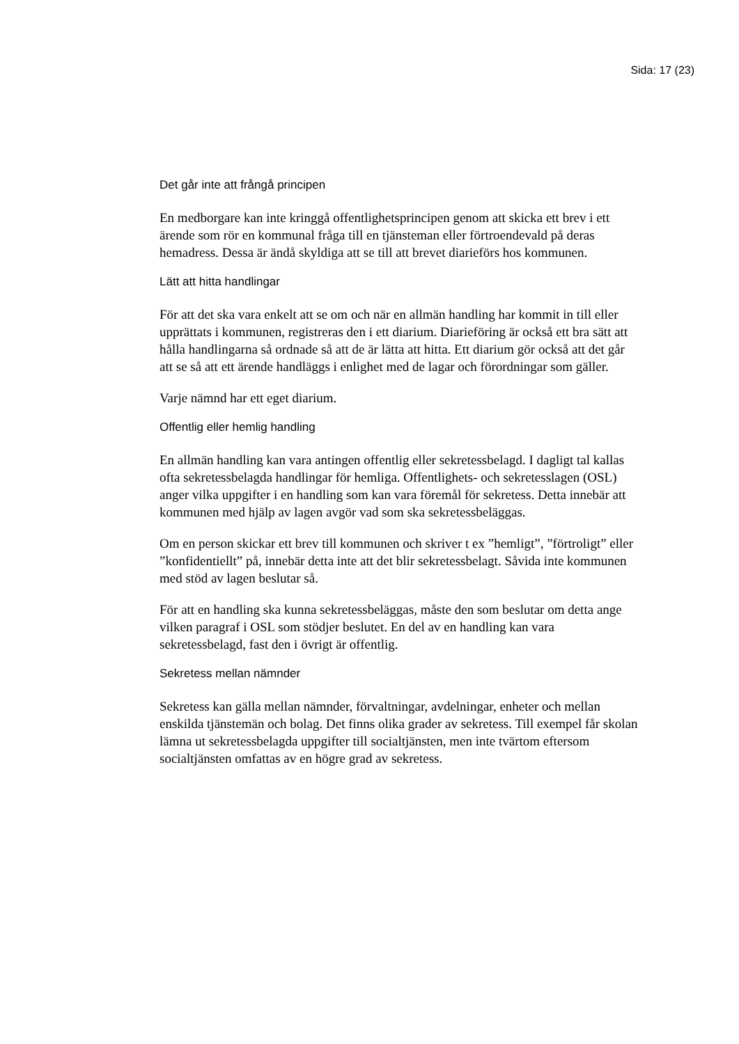Sida: 17 (23)
Det går inte att frångå principen
En medborgare kan inte kringgå offentlighetsprincipen genom att skicka ett brev i ett ärende som rör en kommunal fråga till en tjänsteman eller förtroendevald på deras hemadress. Dessa är ändå skyldiga att se till att brevet diarieförs hos kommunen.
Lätt att hitta handlingar
För att det ska vara enkelt att se om och när en allmän handling har kommit in till eller upprättats i kommunen, registreras den i ett diarium. Diarieföring är också ett bra sätt att hålla handlingarna så ordnade så att de är lätta att hitta. Ett diarium gör också att det går att se så att ett ärende handläggs i enlighet med de lagar och förordningar som gäller.
Varje nämnd har ett eget diarium.
Offentlig eller hemlig handling
En allmän handling kan vara antingen offentlig eller sekretessbelagd. I dagligt tal kallas ofta sekretessbelagda handlingar för hemliga. Offentlighets- och sekretesslagen (OSL) anger vilka uppgifter i en handling som kan vara föremål för sekretess. Detta innebär att kommunen med hjälp av lagen avgör vad som ska sekretessbeläggas.
Om en person skickar ett brev till kommunen och skriver t ex ”hemligt”, ”förtroligt” eller ”konfidentiellt” på, innebär detta inte att det blir sekretessbelagt. Såvida inte kommunen med stöd av lagen beslutar så.
För att en handling ska kunna sekretessbeläggas, måste den som beslutar om detta ange vilken paragraf i OSL som stödjer beslutet. En del av en handling kan vara sekretessbelagd, fast den i övrigt är offentlig.
Sekretess mellan nämnder
Sekretess kan gälla mellan nämnder, förvaltningar, avdelningar, enheter och mellan enskilda tjänstemän och bolag. Det finns olika grader av sekretess. Till exempel får skolan lämna ut sekretessbelagda uppgifter till socialtjänsten, men inte tvärtom eftersom socialtjänsten omfattas av en högre grad av sekretess.